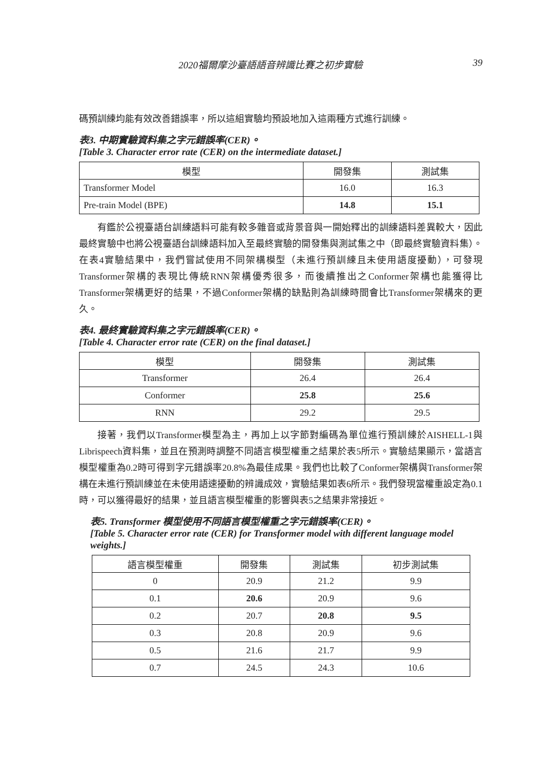2020福爾摩沙臺語語音辨識比賽之初步實驗 39
碼預訓練均能有效改善錯誤率，所以這組實驗均預設地加入這兩種方式進行訓練。
表3. 中期實驗資料集之字元錯誤率(CER)。
[Table 3. Character error rate (CER) on the intermediate dataset.]
| 模型 | 開發集 | 測試集 |
| Transformer Model | 16.0 | 16.3 |
| Pre-train Model (BPE) | 14.8 | 15.1 |
有鑑於公視臺語台訓練語料可能有較多雜音或背景音與一開始釋出的訓練語料差異較大，因此最終實驗中也將公視臺語台訓練語料加入至最終實驗的開發集與測試集之中（即最終實驗資料集）。在表4實驗結果中，我們嘗試使用不同架構模型（未進行預訓練且未使用語度擾動），可發現Transformer架構的表現比傳統RNN架構優秀很多，而後續推出之Conformer架構也能獲得比Transformer架構更好的結果，不過Conformer架構的缺點則為訓練時間會比Transformer架構來的更久。
表4. 最終實驗資料集之字元錯誤率(CER)。
[Table 4. Character error rate (CER) on the final dataset.]
| 模型 | 開發集 | 測試集 |
| Transformer | 26.4 | 26.4 |
| Conformer | 25.8 | 25.6 |
| RNN | 29.2 | 29.5 |
接著，我們以Transformer模型為主，再加上以字節對編碼為單位進行預訓練於AISHELL-1與Librispeech資料集，並且在預測時調整不同語言模型權重之結果於表5所示。實驗結果顯示，當語言模型權重為0.2時可得到字元錯誤率20.8%為最佳成果。我們也比較了Conformer架構與Transformer架構在未進行預訓練並在未使用語速擾動的辨識成效，實驗結果如表6所示。我們發現當權重設定為0.1時，可以獲得最好的結果，並且語言模型權重的影響與表5之結果非常接近。
表5. Transformer 模型使用不同語言模型權重之字元錯誤率(CER)。
[Table 5. Character error rate (CER) for Transformer model with different language model weights.]
| 語言模型權重 | 開發集 | 測試集 | 初步測試集 |
| 0 | 20.9 | 21.2 | 9.9 |
| 0.1 | 20.6 | 20.9 | 9.6 |
| 0.2 | 20.7 | 20.8 | 9.5 |
| 0.3 | 20.8 | 20.9 | 9.6 |
| 0.5 | 21.6 | 21.7 | 9.9 |
| 0.7 | 24.5 | 24.3 | 10.6 |